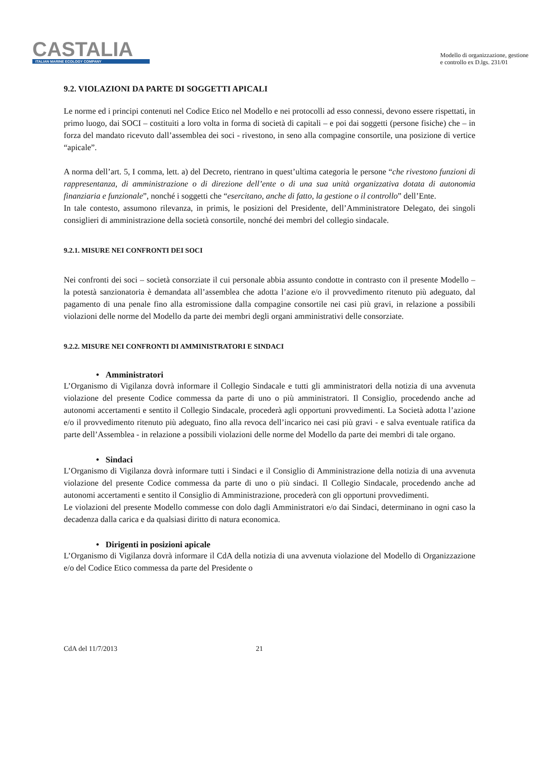CASTALIA
ITALIAN MARINE ECOLOGY COMPANY
Modello di organizzazione, gestione
e controllo ex D.lgs. 231/01
9.2. VIOLAZIONI DA PARTE DI SOGGETTI APICALI
Le norme ed i principi contenuti nel Codice Etico nel Modello e nei protocolli ad esso connessi, devono essere rispettati, in primo luogo, dai SOCI – costituiti a loro volta in forma di società di capitali – e poi dai soggetti (persone fisiche) che – in forza del mandato ricevuto dall’assemblea dei soci - rivestono, in seno alla compagine consortile, una posizione di vertice “apicale”.
A norma dell’art. 5, I comma, lett. a) del Decreto, rientrano in quest’ultima categoria le persone “che rivestono funzioni di rappresentanza, di amministrazione o di direzione dell’ente o di una sua unità organizzativa dotata di autonomia finanziaria e funzionale”, nonché i soggetti che “esercitano, anche di fatto, la gestione o il controllo” dell’Ente.
In tale contesto, assumono rilevanza, in primis, le posizioni del Presidente, dell’Amministratore Delegato, dei singoli consiglieri di amministrazione della società consortile, nonché dei membri del collegio sindacale.
9.2.1. MISURE NEI CONFRONTI DEI SOCI
Nei confronti dei soci – società consorziate il cui personale abbia assunto condotte in contrasto con il presente Modello – la potestà sanzionatoria è demandata all’assemblea che adotta l’azione e/o il provvedimento ritenuto più adeguato, dal pagamento di una penale fino alla estromissione dalla compagine consortile nei casi più gravi, in relazione a possibili violazioni delle norme del Modello da parte dei membri degli organi amministrativi delle consorziate.
9.2.2. MISURE NEI CONFRONTI DI AMMINISTRATORI E SINDACI
• Amministratori
L’Organismo di Vigilanza dovrà informare il Collegio Sindacale e tutti gli amministratori della notizia di una avvenuta violazione del presente Codice commessa da parte di uno o più amministratori. Il Consiglio, procedendo anche ad autonomi accertamenti e sentito il Collegio Sindacale, procederà agli opportuni provvedimenti. La Società adotta l’azione e/o il provvedimento ritenuto più adeguato, fino alla revoca dell’incarico nei casi più gravi - e salva eventuale ratifica da parte dell’Assemblea - in relazione a possibili violazioni delle norme del Modello da parte dei membri di tale organo.
• Sindaci
L’Organismo di Vigilanza dovrà informare tutti i Sindaci e il Consiglio di Amministrazione della notizia di una avvenuta violazione del presente Codice commessa da parte di uno o più sindaci. Il Collegio Sindacale, procedendo anche ad autonomi accertamenti e sentito il Consiglio di Amministrazione, procederà con gli opportuni provvedimenti.
Le violazioni del presente Modello commesse con dolo dagli Amministratori e/o dai Sindaci, determinano in ogni caso la decadenza dalla carica e da qualsiasi diritto di natura economica.
• Dirigenti in posizioni apicale
L’Organismo di Vigilanza dovrà informare il CdA della notizia di una avvenuta violazione del Modello di Organizzazione e/o del Codice Etico commessa da parte del Presidente o
CdA del 11/7/2013 21